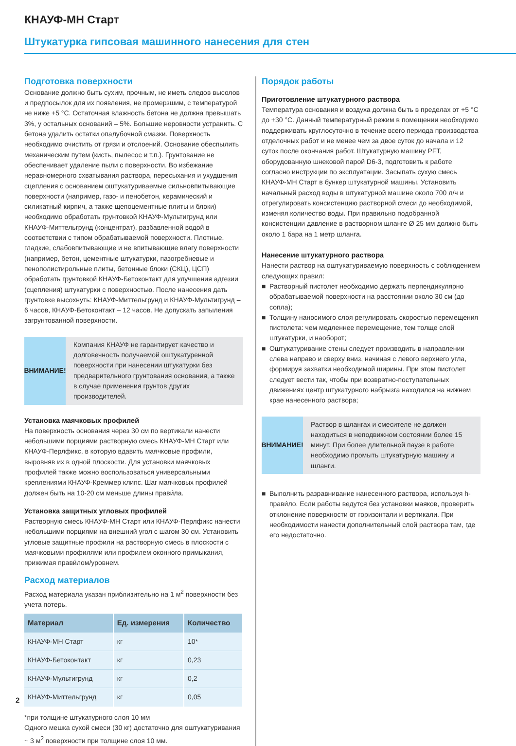КНАУФ-МН Старт
Штукатурка гипсовая машинного нанесения для стен
Подготовка поверхности
Основание должно быть сухим, прочным, не иметь следов высолов и предпосылок для их появления, не промерзшим, с температурой не ниже +5 °C. Остаточная влажность бетона не должна превышать 3%, у остальных оснований – 5%. Большие неровности устранить. С бетона удалить остатки опалубочной смазки. Поверхность необходимо очистить от грязи и отслоений. Основание обеспылить механическим путем (кисть, пылесос и т.п.). Грунтование не обеспечивает удаление пыли с поверхности. Во избежание неравномерного схватывания раствора, пересыхания и ухудшения сцепления с основанием оштукатуриваемые сильновпитывающие поверхности (например, газо- и пенобетон, керамический и силикатный кирпич, а также щепоцементные плиты и блоки) необходимо обработать грунтовкой КНАУФ-Мультигрунд или КНАУФ-Миттельгрунд (концентрат), разбавленной водой в соответствии с типом обрабатываемой поверхности. Плотные, гладкие, слабовпитывающие и не впитывающие влагу поверхности (например, бетон, цементные штукатурки, пазогребневые и пенополистирольные плиты, бетонные блоки (СКЦ), ЦСП) обработать грунтовкой КНАУФ-Бетоконтакт для улучшения адгезии (сцепления) штукатурки с поверхностью. После нанесения дать грунтовке высохнуть: КНАУФ-Миттельгрунд и КНАУФ-Мультигрунд – 6 часов, КНАУФ-Бетоконтакт – 12 часов. Не допускать запыления загрунтованной поверхности.
ВНИМАНИЕ!
Компания КНАУФ не гарантирует качество и долговечность получаемой оштукатуренной поверхности при нанесении штукатурки без предварительного грунтования основания, а также в случае применения грунтов других производителей.
Установка маячковых профилей
На поверхность основания через 30 см по вертикали нанести небольшими порциями растворную смесь КНАУФ-МН Старт или КНАУФ-Перлфикс, в которую вдавить маячковые профили, выровняв их в одной плоскости. Для установки маячковых профилей также можно воспользоваться универсальными креплениями КНАУФ-Креммер клипс. Шаг маячковых профилей должен быть на 10-20 см меньше длины прави́ла.
Установка защитных угловых профилей
Растворную смесь КНАУФ-МН Старт или КНАУФ-Перлфикс нанести небольшими порциями на внешний угол с шагом 30 см. Установить угловые защитные профили на растворную смесь в плоскости с маячковыми профилями или профилем оконного примыкания, прижимая прави́лом/уровнем.
Расход материалов
Расход материала указан приблизительно на 1 м<sup>2</sup> поверхности без учета потерь.
| Материал | Ед. измерения | Количество |
| --- | --- | --- |
| КНАУФ-МН Старт | кг | 10* |
| КНАУФ-Бетоконтакт | кг | 0,23 |
| КНАУФ-Мультигрунд | кг | 0,2 |
| КНАУФ-Миттельгрунд | кг | 0,05 |
*при толщине штукатурного слоя 10 мм
Одного мешка сухой смеси (30 кг) достаточно для оштукатуривания ~ 3 м<sup>2</sup> поверхности при толщине слоя 10 мм.
Порядок работы
Приготовление штукатурного раствора
Температура основания и воздуха должна быть в пределах от +5 °C до +30 °C. Данный температурный режим в помещении необходимо поддерживать круглосуточно в течение всего периода производства отделочных работ и не менее чем за двое суток до начала и 12 суток после окончания работ. Штукатурную машину PFT, оборудованную шнековой парой D6-3, подготовить к работе согласно инструкции по эксплуатации. Засыпать сухую смесь КНАУФ-МН Старт в бункер штукатурной машины. Установить начальный расход воды в штукатурной машине около 700 л/ч и отрегулировать консистенцию растворной смеси до необходимой, изменяя количество воды. При правильно подобранной консистенции давление в растворном шланге Ø 25 мм должно быть около 1 бара на 1 метр шланга.
Нанесение штукатурного раствора
Нанести раствор на оштукатуриваемую поверхность с соблюдением следующих правил:
■ Растворный пистолет необходимо держать перпендикулярно обрабатываемой поверхности на расстоянии около 30 см (до сопла);
■ Толщину наносимого слоя регулировать скоростью перемещения пистолета: чем медленнее перемещение, тем толще слой штукатурки, и наоборот;
■ Оштукатуривание стены следует производить в направлении слева направо и сверху вниз, начиная с левого верхнего угла, формируя захватки необходимой ширины. При этом пистолет следует вести так, чтобы при возвратно-поступательных движениях центр штукатурного набрызга находился на нижнем крае нанесенного раствора;
ВНИМАНИЕ!
Раствор в шлангах и смесителе не должен находиться в неподвижном состоянии более 15 минут. При более длительной паузе в работе необходимо промыть штукатурную машину и шланги.
■ Выполнить разравнивание нанесенного раствора, используя h-прави́ло. Если работы ведутся без установки маяков, проверить отклонение поверхности от горизонтали и вертикали. При необходимости нанести дополнительный слой раствора там, где его недостаточно.
2